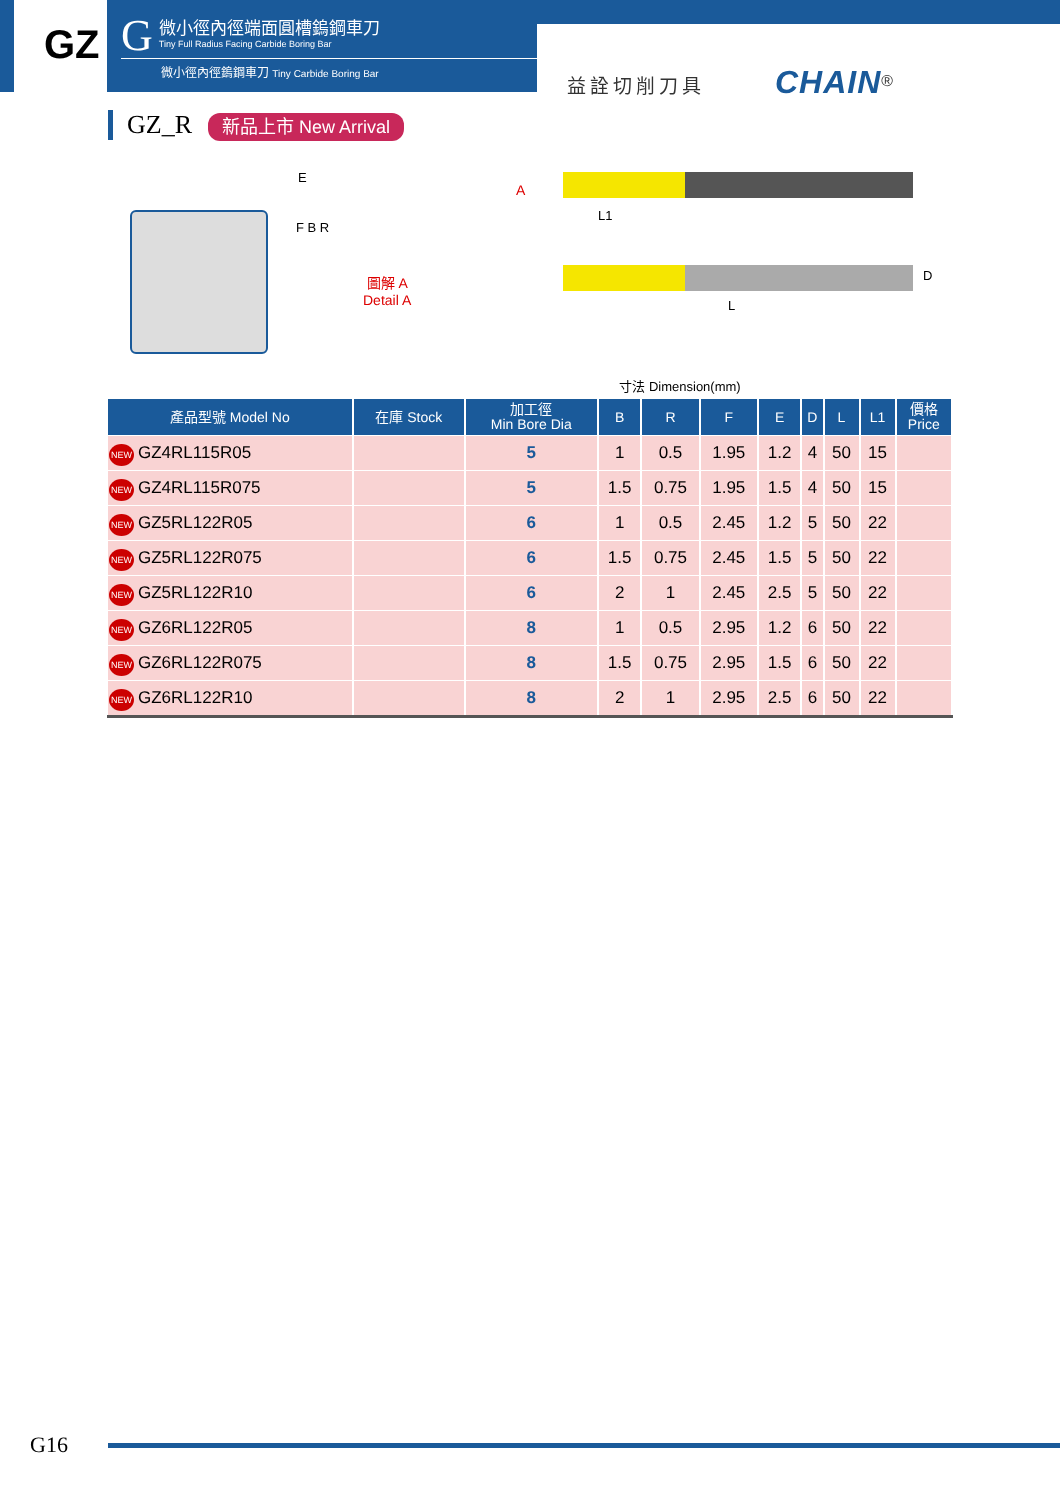GZ
G
微小徑內徑端面圓槽鎢鋼車刀
Tiny Full Radius Facing Carbide Boring Bar
微小徑內徑鎢鋼車刀 Tiny Carbide Boring Bar
益詮切削刀具 CHAIN<sup>®</sup>
GZ_R 新品上市 New Arrival
E
F B R
圖解 A
Detail A
A
L1
D
L
寸法 Dimension(mm)
| 產品型號 Model No | 在庫 Stock | 加工徑 Min Bore Dia | B | R | F | E | D | L | L1 | 價格 Price |
| --- | --- | --- | --- | --- | --- | --- | --- | --- | --- | --- |
| NEW GZ4RL115R05 | | 5 | 1 | 0.5 | 1.95 | 1.2 | 4 | 50 | 15 | |
| NEW GZ4RL115R075 | | 5 | 1.5 | 0.75 | 1.95 | 1.5 | 4 | 50 | 15 | |
| NEW GZ5RL122R05 | | 6 | 1 | 0.5 | 2.45 | 1.2 | 5 | 50 | 22 | |
| NEW GZ5RL122R075 | | 6 | 1.5 | 0.75 | 2.45 | 1.5 | 5 | 50 | 22 | |
| NEW GZ5RL122R10 | | 6 | 2 | 1 | 2.45 | 2.5 | 5 | 50 | 22 | |
| NEW GZ6RL122R05 | | 8 | 1 | 0.5 | 2.95 | 1.2 | 6 | 50 | 22 | |
| NEW GZ6RL122R075 | | 8 | 1.5 | 0.75 | 2.95 | 1.5 | 6 | 50 | 22 | |
| NEW GZ6RL122R10 | | 8 | 2 | 1 | 2.95 | 2.5 | 6 | 50 | 22 | |
G16